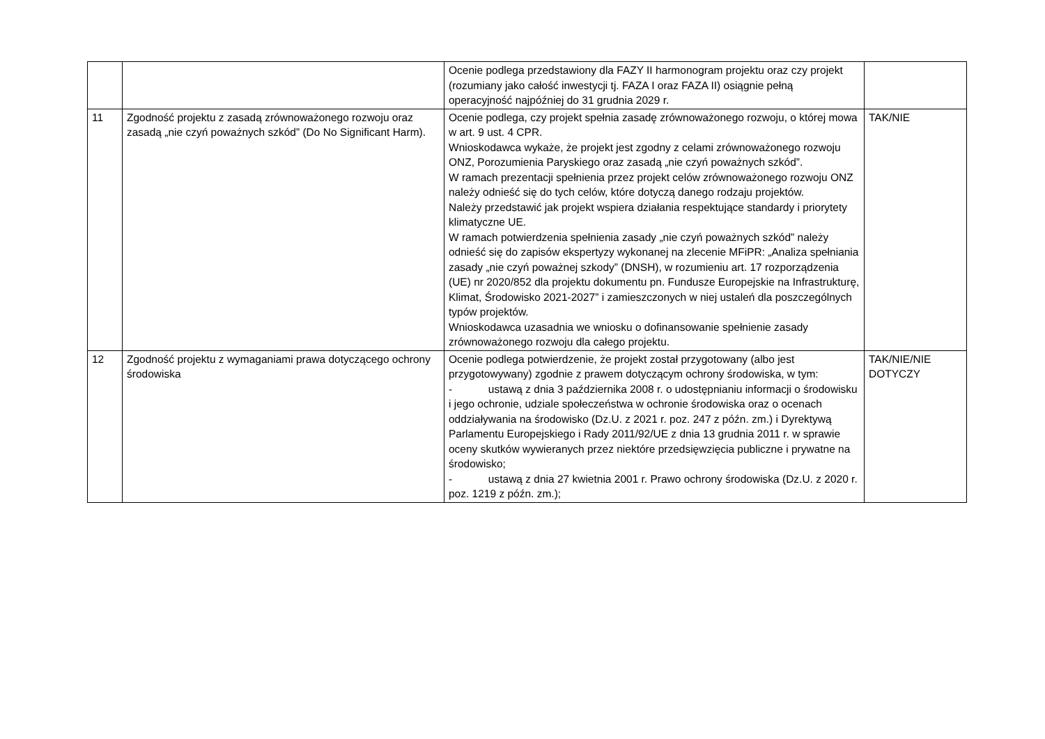| | | Ocenie podlega przedstawiony dla FAZY II harmonogram projektu oraz czy projekt (rozumiany jako całość inwestycji tj. FAZA I oraz FAZA II) osiągnie pełną operacyjność najpóźniej do 31 grudnia 2029 r. | |
| 11 | Zgodność projektu z zasadą zrównoważonego rozwoju oraz zasadą „nie czyń poważnych szkód” (Do No Significant Harm). | Ocenie podlega, czy projekt spełnia zasadę zrównoważonego rozwoju, o której mowa w art. 9 ust. 4 CPR. Wnioskodawca wykaże, że projekt jest zgodny z celami zrównoważonego rozwoju ONZ, Porozumienia Paryskiego oraz zasadą „nie czyń poważnych szkód”. W ramach prezentacji spełnienia przez projekt celów zrównoważonego rozwoju ONZ należy odnieść się do tych celów, które dotyczą danego rodzaju projektów. Należy przedstawić jak projekt wspiera działania respektujące standardy i priorytety klimatyczne UE. W ramach potwierdzenia spełnienia zasady „nie czyń poważnych szkód” należy odnieść się do zapisów ekspertyzy wykonanej na zlecenie MFiPR: „Analiza spełniania zasady „nie czyń poważnej szkody” (DNSH), w rozumieniu art. 17 rozporządzenia (UE) nr 2020/852 dla projektu dokumentu pn. Fundusze Europejskie na Infrastrukturę, Klimat, Środowisko 2021-2027” i zamieszczonych w niej ustaleń dla poszczególnych typów projektów. Wnioskodawca uzasadnia we wniosku o dofinansowanie spełnienie zasady zrównoważonego rozwoju dla całego projektu. | TAK/NIE |
| 12 | Zgodność projektu z wymaganiami prawa dotyczącego ochrony środowiska | Ocenie podlega potwierdzenie, że projekt został przygotowany (albo jest przygotowywany) zgodnie z prawem dotyczącym ochrony środowiska, w tym: - ustawą z dnia 3 października 2008 r. o udostępnianiu informacji o środowisku i jego ochronie, udziale społeczeństwa w ochronie środowiska oraz o ocenach oddziaływania na środowisko (Dz.U. z 2021 r. poz. 247 z późn. zm.) i Dyrektywą Parlamentu Europejskiego i Rady 2011/92/UE z dnia 13 grudnia 2011 r. w sprawie oceny skutków wywieranych przez niektóre przedsięwzięcia publiczne i prywatne na środowisko; - ustawą z dnia 27 kwietnia 2001 r. Prawo ochrony środowiska (Dz.U. z 2020 r. poz. 1219 z późn. zm.); | TAK/NIE/NIE DOTYCZY |